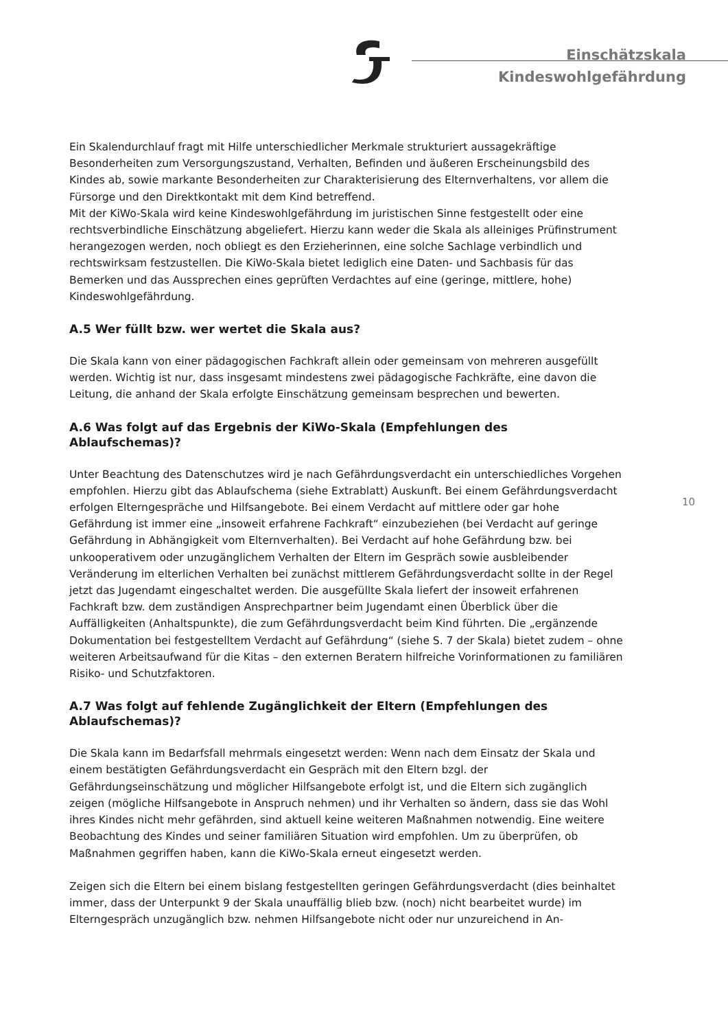Einschätzskala
Kindeswohlgefährdung
Ein Skalendurchlauf fragt mit Hilfe unterschiedlicher Merkmale strukturiert aussagekräftige Besonderheiten zum Versorgungszustand, Verhalten, Befinden und äußeren Erscheinungsbild des Kindes ab, sowie markante Besonderheiten zur Charakterisierung des Elternverhaltens, vor allem die Fürsorge und den Direktkontakt mit dem Kind betreffend.
Mit der KiWo-Skala wird keine Kindeswohlgefährdung im juristischen Sinne festgestellt oder eine rechtsverbindliche Einschätzung abgeliefert. Hierzu kann weder die Skala als alleiniges Prüfinstrument herangezogen werden, noch obliegt es den Erzieherinnen, eine solche Sachlage verbindlich und rechtswirksam festzustellen. Die KiWo-Skala bietet lediglich eine Daten- und Sachbasis für das Bemerken und das Aussprechen eines geprüften Verdachtes auf eine (geringe, mittlere, hohe) Kindeswohlgefährdung.
A.5 Wer füllt bzw. wer wertet die Skala aus?
Die Skala kann von einer pädagogischen Fachkraft allein oder gemeinsam von mehreren ausgefüllt werden. Wichtig ist nur, dass insgesamt mindestens zwei pädagogische Fachkräfte, eine davon die Leitung, die anhand der Skala erfolgte Einschätzung gemeinsam besprechen und bewerten.
A.6 Was folgt auf das Ergebnis der KiWo-Skala (Empfehlungen des Ablaufschemas)?
Unter Beachtung des Datenschutzes wird je nach Gefährdungsverdacht ein unterschiedliches Vorgehen empfohlen. Hierzu gibt das Ablaufschema (siehe Extrablatt) Auskunft. Bei einem Gefährdungsverdacht erfolgen Elterngespräche und Hilfsangebote. Bei einem Verdacht auf mittlere oder gar hohe Gefährdung ist immer eine „insoweit erfahrene Fachkraft“ einzubeziehen (bei Verdacht auf geringe Gefährdung in Abhängigkeit vom Elternverhalten). Bei Verdacht auf hohe Gefährdung bzw. bei unkooperativem oder unzugänglichem Verhalten der Eltern im Gespräch sowie ausbleibender Veränderung im elterlichen Verhalten bei zunächst mittlerem Gefährdungsverdacht sollte in der Regel jetzt das Jugendamt eingeschaltet werden. Die ausgefüllte Skala liefert der insoweit erfahrenen Fachkraft bzw. dem zuständigen Ansprechpartner beim Jugendamt einen Überblick über die Auffälligkeiten (Anhaltspunkte), die zum Gefährdungsverdacht beim Kind führten. Die „ergänzende Dokumentation bei festgestelltem Verdacht auf Gefährdung“ (siehe S. 7 der Skala) bietet zudem – ohne weiteren Arbeitsaufwand für die Kitas – den externen Beratern hilfreiche Vorinformationen zu familiären Risiko- und Schutzfaktoren.
A.7 Was folgt auf fehlende Zugänglichkeit der Eltern (Empfehlungen des Ablaufschemas)?
Die Skala kann im Bedarfsfall mehrmals eingesetzt werden: Wenn nach dem Einsatz der Skala und einem bestätigten Gefährdungsverdacht ein Gespräch mit den Eltern bzgl. der Gefährdungseinschätzung und möglicher Hilfsangebote erfolgt ist, und die Eltern sich zugänglich zeigen (mögliche Hilfsangebote in Anspruch nehmen) und ihr Verhalten so ändern, dass sie das Wohl ihres Kindes nicht mehr gefährden, sind aktuell keine weiteren Maßnahmen notwendig. Eine weitere Beobachtung des Kindes und seiner familiären Situation wird empfohlen. Um zu überprüfen, ob Maßnahmen gegriffen haben, kann die KiWo-Skala erneut eingesetzt werden.
Zeigen sich die Eltern bei einem bislang festgestellten geringen Gefährdungsverdacht (dies beinhaltet immer, dass der Unterpunkt 9 der Skala unauffällig blieb bzw. (noch) nicht bearbeitet wurde) im Elterngespräch unzugänglich bzw. nehmen Hilfsangebote nicht oder nur unzureichend in An-
10